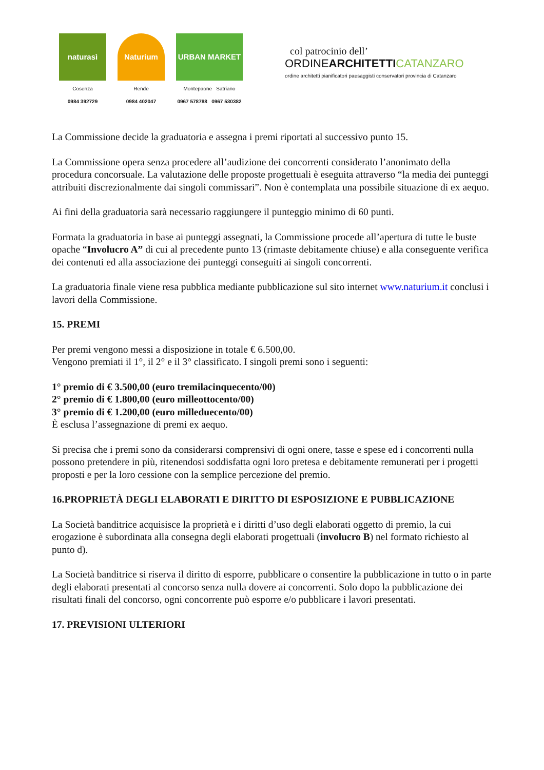naturasì
Cosenza
0984 392729
Naturium
Rende
0984 402047
URBAN MARKET
Montepaone Satriano
0967 578788 0967 530382
col patrocinio dell’
ORDINEARCHITETTI CATANZARO
ordine architetti pianificatori paesaggisti conservatori provincia di Catanzaro
La Commissione decide la graduatoria e assegna i premi riportati al successivo punto 15.
La Commissione opera senza procedere all’audizione dei concorrenti considerato l’anonimato della procedura concorsuale. La valutazione delle proposte progettuali è eseguita attraverso “la media dei punteggi attribuiti discrezionalmente dai singoli commissari”. Non è contemplata una possibile situazione di ex aequo.
Ai fini della graduatoria sarà necessario raggiungere il punteggio minimo di 60 punti.
Formata la graduatoria in base ai punteggi assegnati, la Commissione procede all’apertura di tutte le buste opache “Involucro A” di cui al precedente punto 13 (rimaste debitamente chiuse) e alla conseguente verifica dei contenuti ed alla associazione dei punteggi conseguiti ai singoli concorrenti.
La graduatoria finale viene resa pubblica mediante pubblicazione sul sito internet www.naturium.it conclusi i lavori della Commissione.
15. PREMI
Per premi vengono messi a disposizione in totale € 6.500,00.
Vengono premiati il 1°, il 2° e il 3° classificato. I singoli premi sono i seguenti:
1° premio di € 3.500,00 (euro tremilacinquecento/00)
2° premio di € 1.800,00 (euro milleottocento/00)
3° premio di € 1.200,00 (euro milleduecento/00)
È esclusa l’assegnazione di premi ex aequo.
Si precisa che i premi sono da considerarsi comprensivi di ogni onere, tasse e spese ed i concorrenti nulla possono pretendere in più, ritenendosi soddisfatta ogni loro pretesa e debitamente remunerati per i progetti proposti e per la loro cessione con la semplice percezione del premio.
16.PROPRIETÀ DEGLI ELABORATI E DIRITTO DI ESPOSIZIONE E PUBBLICAZIONE
La Società banditrice acquisisce la proprietà e i diritti d’uso degli elaborati oggetto di premio, la cui erogazione è subordinata alla consegna degli elaborati progettuali (involucro B) nel formato richiesto al punto d).
La Società banditrice si riserva il diritto di esporre, pubblicare o consentire la pubblicazione in tutto o in parte degli elaborati presentati al concorso senza nulla dovere ai concorrenti. Solo dopo la pubblicazione dei risultati finali del concorso, ogni concorrente può esporre e/o pubblicare i lavori presentati.
17. PREVISIONI ULTERIORI